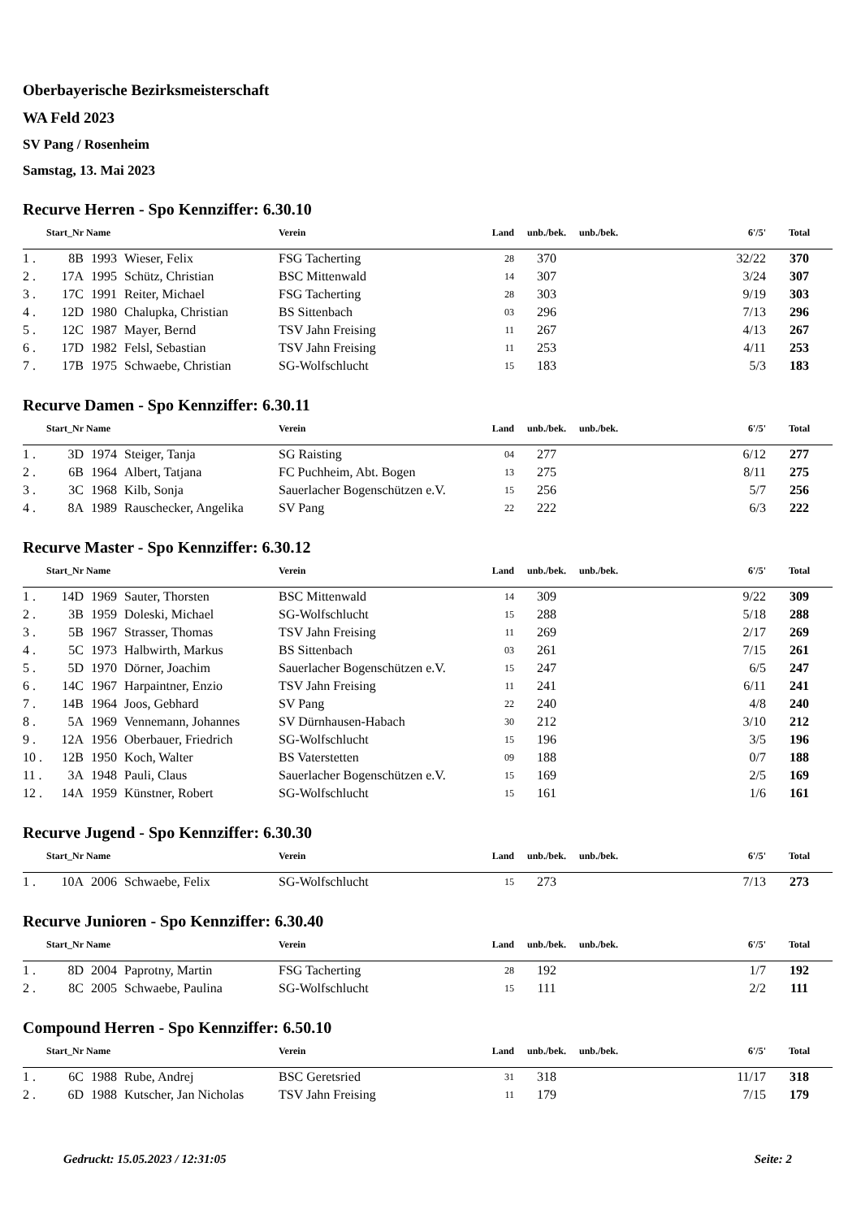Oberbayerische Bezirksmeisterschaft
WA Feld 2023
SV Pang / Rosenheim
Samstag, 13. Mai 2023
Recurve Herren - Spo Kennziffer: 6.30.10
| Start_Nr | | Name | | Verein | Land | unb./bek. | unb./bek. | 6'/5' | Total |
| --- | --- | --- | --- | --- | --- | --- | --- | --- | --- |
| 1 . | 8B | 1993 | Wieser, Felix | FSG Tacherting | 28 | 370 | | 32/22 | 370 |
| 2 . | 17A | 1995 | Schütz, Christian | BSC Mittenwald | 14 | 307 | | 3/24 | 307 |
| 3 . | 17C | 1991 | Reiter, Michael | FSG Tacherting | 28 | 303 | | 9/19 | 303 |
| 4 . | 12D | 1980 | Chalupka, Christian | BS Sittenbach | 03 | 296 | | 7/13 | 296 |
| 5 . | 12C | 1987 | Mayer, Bernd | TSV Jahn Freising | 11 | 267 | | 4/13 | 267 |
| 6 . | 17D | 1982 | Felsl, Sebastian | TSV Jahn Freising | 11 | 253 | | 4/11 | 253 |
| 7 . | 17B | 1975 | Schwaebe, Christian | SG-Wolfschlucht | 15 | 183 | | 5/3 | 183 |
Recurve Damen - Spo Kennziffer: 6.30.11
| Start_Nr | | Name | | Verein | Land | unb./bek. | unb./bek. | 6'/5' | Total |
| --- | --- | --- | --- | --- | --- | --- | --- | --- | --- |
| 1 . | 3D | 1974 | Steiger, Tanja | SG Raisting | 04 | 277 | | 6/12 | 277 |
| 2 . | 6B | 1964 | Albert, Tatjana | FC Puchheim, Abt. Bogen | 13 | 275 | | 8/11 | 275 |
| 3 . | 3C | 1968 | Kilb, Sonja | Sauerlacher Bogenschützen e.V. | 15 | 256 | | 5/7 | 256 |
| 4 . | 8A | 1989 | Rauschecker, Angelika | SV Pang | 22 | 222 | | 6/3 | 222 |
Recurve Master - Spo Kennziffer: 6.30.12
| Start_Nr | | Name | | Verein | Land | unb./bek. | unb./bek. | 6'/5' | Total |
| --- | --- | --- | --- | --- | --- | --- | --- | --- | --- |
| 1 . | 14D | 1969 | Sauter, Thorsten | BSC Mittenwald | 14 | 309 | | 9/22 | 309 |
| 2 . | 3B | 1959 | Doleski, Michael | SG-Wolfschlucht | 15 | 288 | | 5/18 | 288 |
| 3 . | 5B | 1967 | Strasser, Thomas | TSV Jahn Freising | 11 | 269 | | 2/17 | 269 |
| 4 . | 5C | 1973 | Halbwirth, Markus | BS Sittenbach | 03 | 261 | | 7/15 | 261 |
| 5 . | 5D | 1970 | Dörner, Joachim | Sauerlacher Bogenschützen e.V. | 15 | 247 | | 6/5 | 247 |
| 6 . | 14C | 1967 | Harpaintner, Enzio | TSV Jahn Freising | 11 | 241 | | 6/11 | 241 |
| 7 . | 14B | 1964 | Joos, Gebhard | SV Pang | 22 | 240 | | 4/8 | 240 |
| 8 . | 5A | 1969 | Vennemann, Johannes | SV Dürnhausen-Habach | 30 | 212 | | 3/10 | 212 |
| 9 . | 12A | 1956 | Oberbauer, Friedrich | SG-Wolfschlucht | 15 | 196 | | 3/5 | 196 |
| 10 . | 12B | 1950 | Koch, Walter | BS Vaterstetten | 09 | 188 | | 0/7 | 188 |
| 11 . | 3A | 1948 | Pauli, Claus | Sauerlacher Bogenschützen e.V. | 15 | 169 | | 2/5 | 169 |
| 12 . | 14A | 1959 | Künstner, Robert | SG-Wolfschlucht | 15 | 161 | | 1/6 | 161 |
Recurve Jugend - Spo Kennziffer: 6.30.30
| Start_Nr | | Name | | Verein | Land | unb./bek. | unb./bek. | 6'/5' | Total |
| --- | --- | --- | --- | --- | --- | --- | --- | --- | --- |
| 1 . | 10A | 2006 | Schwaebe, Felix | SG-Wolfschlucht | 15 | 273 | | 7/13 | 273 |
Recurve Junioren - Spo Kennziffer: 6.30.40
| Start_Nr | | Name | | Verein | Land | unb./bek. | unb./bek. | 6'/5' | Total |
| --- | --- | --- | --- | --- | --- | --- | --- | --- | --- |
| 1 . | 8D | 2004 | Paprotny, Martin | FSG Tacherting | 28 | 192 | | 1/7 | 192 |
| 2 . | 8C | 2005 | Schwaebe, Paulina | SG-Wolfschlucht | 15 | 111 | | 2/2 | 111 |
Compound Herren - Spo Kennziffer: 6.50.10
| Start_Nr | | Name | | Verein | Land | unb./bek. | unb./bek. | 6'/5' | Total |
| --- | --- | --- | --- | --- | --- | --- | --- | --- | --- |
| 1 . | 6C | 1988 | Rube, Andrej | BSC Geretsried | 31 | 318 | | 11/17 | 318 |
| 2 . | 6D | 1988 | Kutscher, Jan Nicholas | TSV Jahn Freising | 11 | 179 | | 7/15 | 179 |
Gedruckt: 15.05.2023 / 12:31:05 Seite: 2